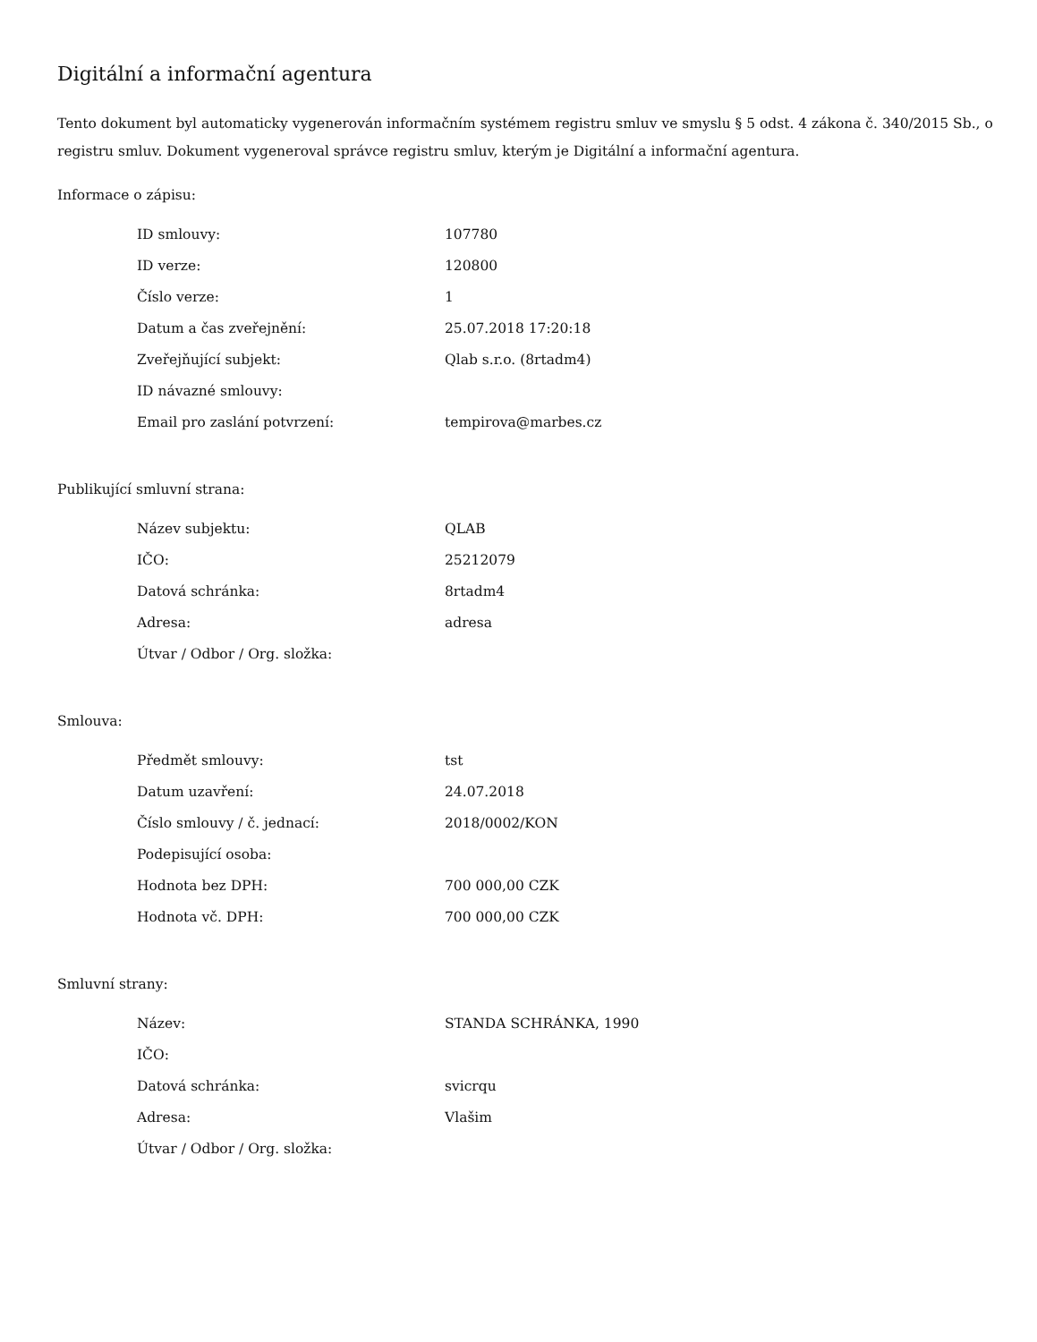Digitální a informační agentura
Tento dokument byl automaticky vygenerován informačním systémem registru smluv ve smyslu § 5 odst. 4 zákona č. 340/2015 Sb., o registru smluv. Dokument vygeneroval správce registru smluv, kterým je Digitální a informační agentura.
Informace o zápisu:
| ID smlouvy: | 107780 |
| ID verze: | 120800 |
| Číslo verze: | 1 |
| Datum a čas zveřejnění: | 25.07.2018 17:20:18 |
| Zveřejňující subjekt: | Qlab s.r.o. (8rtadm4) |
| ID návazné smlouvy: | |
| Email pro zaslání potvrzení: | tempirova@marbes.cz |
Publikující smluvní strana:
| Název subjektu: | QLAB |
| IČO: | 25212079 |
| Datová schránka: | 8rtadm4 |
| Adresa: | adresa |
| Útvar / Odbor / Org. složka: | |
Smlouva:
| Předmět smlouvy: | tst |
| Datum uzavření: | 24.07.2018 |
| Číslo smlouvy / č. jednací: | 2018/0002/KON |
| Podepisující osoba: | |
| Hodnota bez DPH: | 700 000,00 CZK |
| Hodnota vč. DPH: | 700 000,00 CZK |
Smluvní strany:
| Název: | STANDA SCHRÁNKA, 1990 |
| IČO: | |
| Datová schránka: | svicrqu |
| Adresa: | Vlašim |
| Útvar / Odbor / Org. složka: | |